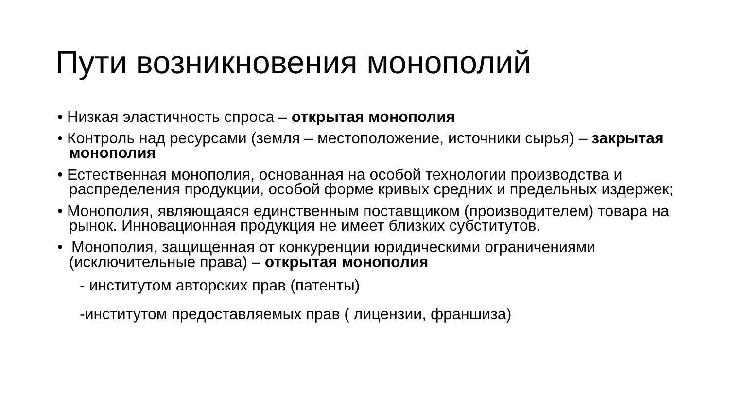Пути возникновения монополий
• Низкая эластичность спроса – открытая монополия
• Контроль над ресурсами (земля – местоположение, источники сырья) – закрытая монополия
• Естественная монополия, основанная на особой технологии производства и распределения продукции, особой форме кривых средних и предельных издержек;
• Монополия, являющаяся единственным поставщиком (производителем) товара на рынок. Инновационная продукция не имеет близких субститутов.
• Монополия, защищенная от конкуренции юридическими ограничениями (исключительные права) – открытая монополия
- институтом авторских прав (патенты)
-институтом предоставляемых прав ( лицензии, франшиза)